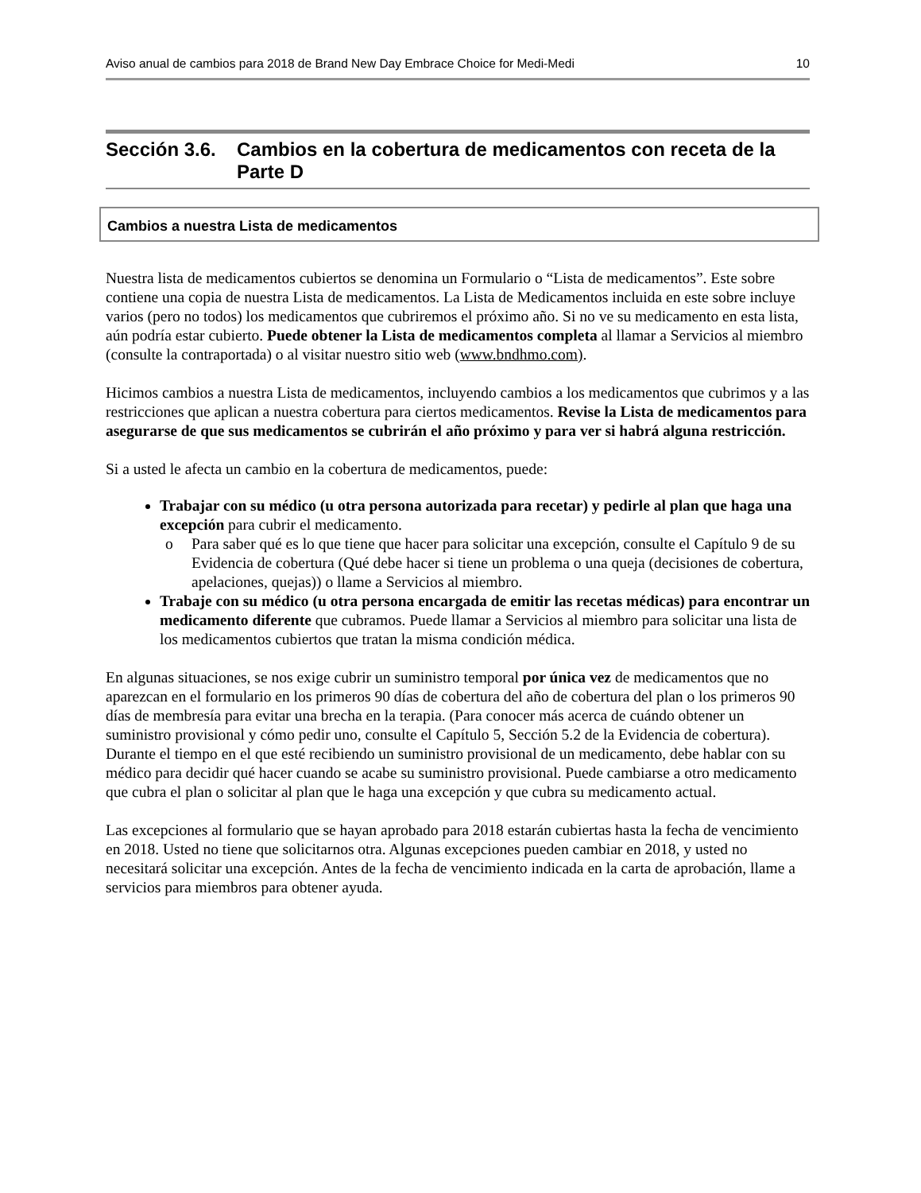Aviso anual de cambios para 2018 de Brand New Day Embrace Choice for Medi-Medi 10
Sección 3.6. Cambios en la cobertura de medicamentos con receta de la Parte D
Cambios a nuestra Lista de medicamentos
Nuestra lista de medicamentos cubiertos se denomina un Formulario o “Lista de medicamentos”. Este sobre contiene una copia de nuestra Lista de medicamentos. La Lista de Medicamentos incluida en este sobre incluye varios (pero no todos) los medicamentos que cubriremos el próximo año. Si no ve su medicamento en esta lista, aún podría estar cubierto. Puede obtener la Lista de medicamentos completa al llamar a Servicios al miembro (consulte la contraportada) o al visitar nuestro sitio web (www.bndhmo.com).
Hicimos cambios a nuestra Lista de medicamentos, incluyendo cambios a los medicamentos que cubrimos y a las restricciones que aplican a nuestra cobertura para ciertos medicamentos. Revise la Lista de medicamentos para asegurarse de que sus medicamentos se cubrirán el año próximo y para ver si habrá alguna restricción.
Si a usted le afecta un cambio en la cobertura de medicamentos, puede:
Trabajar con su médico (u otra persona autorizada para recetar) y pedirle al plan que haga una excepción para cubrir el medicamento.
o Para saber qué es lo que tiene que hacer para solicitar una excepción, consulte el Capítulo 9 de su Evidencia de cobertura (Qué debe hacer si tiene un problema o una queja (decisiones de cobertura, apelaciones, quejas)) o llame a Servicios al miembro.
Trabaje con su médico (u otra persona encargada de emitir las recetas médicas) para encontrar un medicamento diferente que cubramos. Puede llamar a Servicios al miembro para solicitar una lista de los medicamentos cubiertos que tratan la misma condición médica.
En algunas situaciones, se nos exige cubrir un suministro temporal por única vez de medicamentos que no aparezcan en el formulario en los primeros 90 días de cobertura del año de cobertura del plan o los primeros 90 días de membresía para evitar una brecha en la terapia. (Para conocer más acerca de cuándo obtener un suministro provisional y cómo pedir uno, consulte el Capítulo 5, Sección 5.2 de la Evidencia de cobertura). Durante el tiempo en el que esté recibiendo un suministro provisional de un medicamento, debe hablar con su médico para decidir qué hacer cuando se acabe su suministro provisional. Puede cambiarse a otro medicamento que cubra el plan o solicitar al plan que le haga una excepción y que cubra su medicamento actual.
Las excepciones al formulario que se hayan aprobado para 2018 estarán cubiertas hasta la fecha de vencimiento en 2018. Usted no tiene que solicitarnos otra. Algunas excepciones pueden cambiar en 2018, y usted no necesitará solicitar una excepción. Antes de la fecha de vencimiento indicada en la carta de aprobación, llame a servicios para miembros para obtener ayuda.